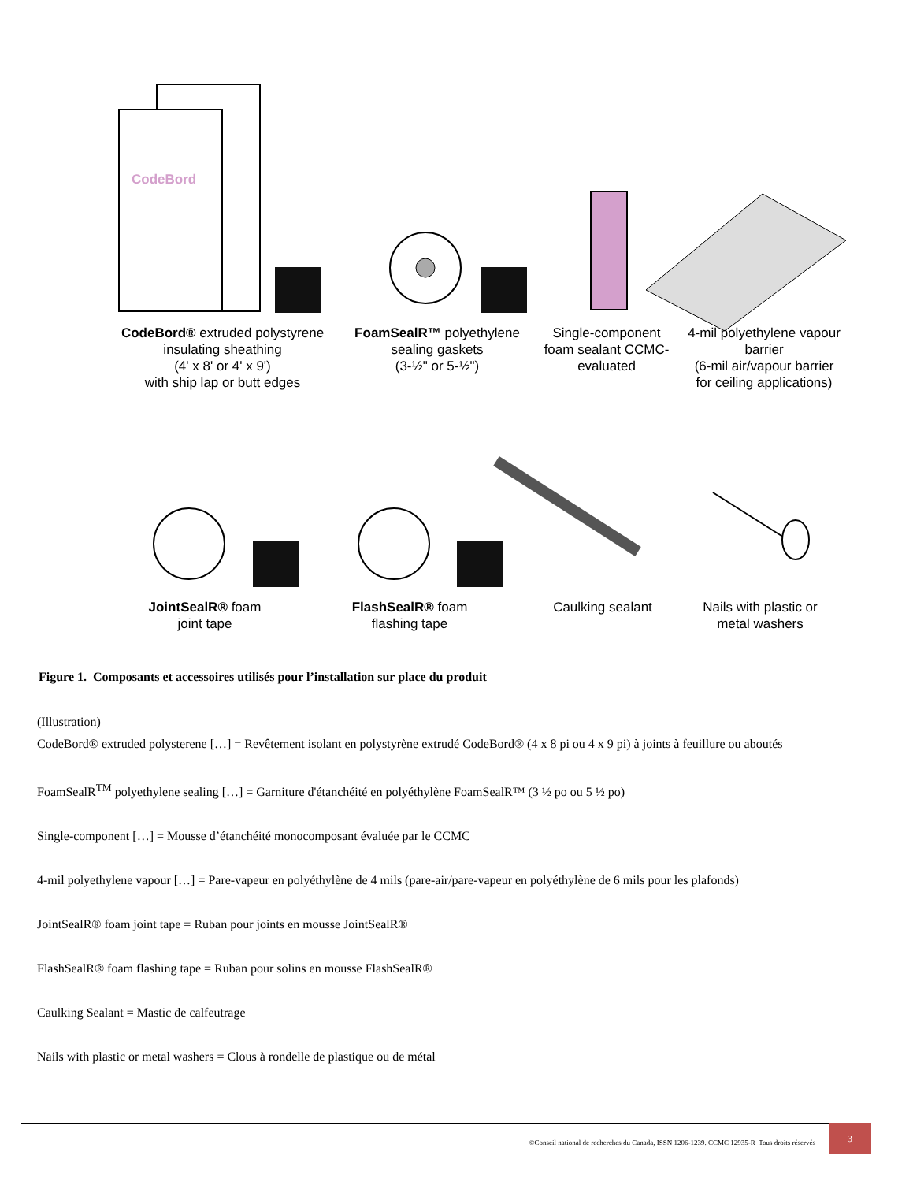CodeBord
CodeBord® extruded polystyrene insulating sheathing
(4' x 8' or 4' x 9')
with ship lap or butt edges
FoamSealR™ polyethylene sealing gaskets
(3-½" or 5-½")
Single-component foam sealant CCMC-evaluated
4-mil polyethylene vapour barrier
(6-mil air/vapour barrier for ceiling applications)
JointSealR® foam
joint tape
FlashSealR® foam
flashing tape
Caulking sealant
Nails with plastic or metal washers
Figure 1. Composants et accessoires utilisés pour l’installation sur place du produit
(Illustration)
CodeBord® extruded polysterene […] = Revêtement isolant en polystyrène extrudé CodeBord® (4 x 8 pi ou 4 x 9 pi) à joints à feuillure ou aboutés
FoamSealR<sup>TM</sup> polyethylene sealing […] = Garniture d'étanchéité en polyéthylène FoamSealR™ (3 ½ po ou 5 ½ po)
Single-component […] = Mousse d’étanchéité monocomposant évaluée par le CCMC
4-mil polyethylene vapour […] = Pare-vapeur en polyéthylène de 4 mils (pare-air/pare-vapeur en polyéthylène de 6 mils pour les plafonds)
JointSealR® foam joint tape = Ruban pour joints en mousse JointSealR®
FlashSealR® foam flashing tape = Ruban pour solins en mousse FlashSealR®
Caulking Sealant = Mastic de calfeutrage
Nails with plastic or metal washers = Clous à rondelle de plastique ou de métal
©Conseil national de recherches du Canada, ISSN 1206-1239. CCMC 12935-R Tous droits réservés
3